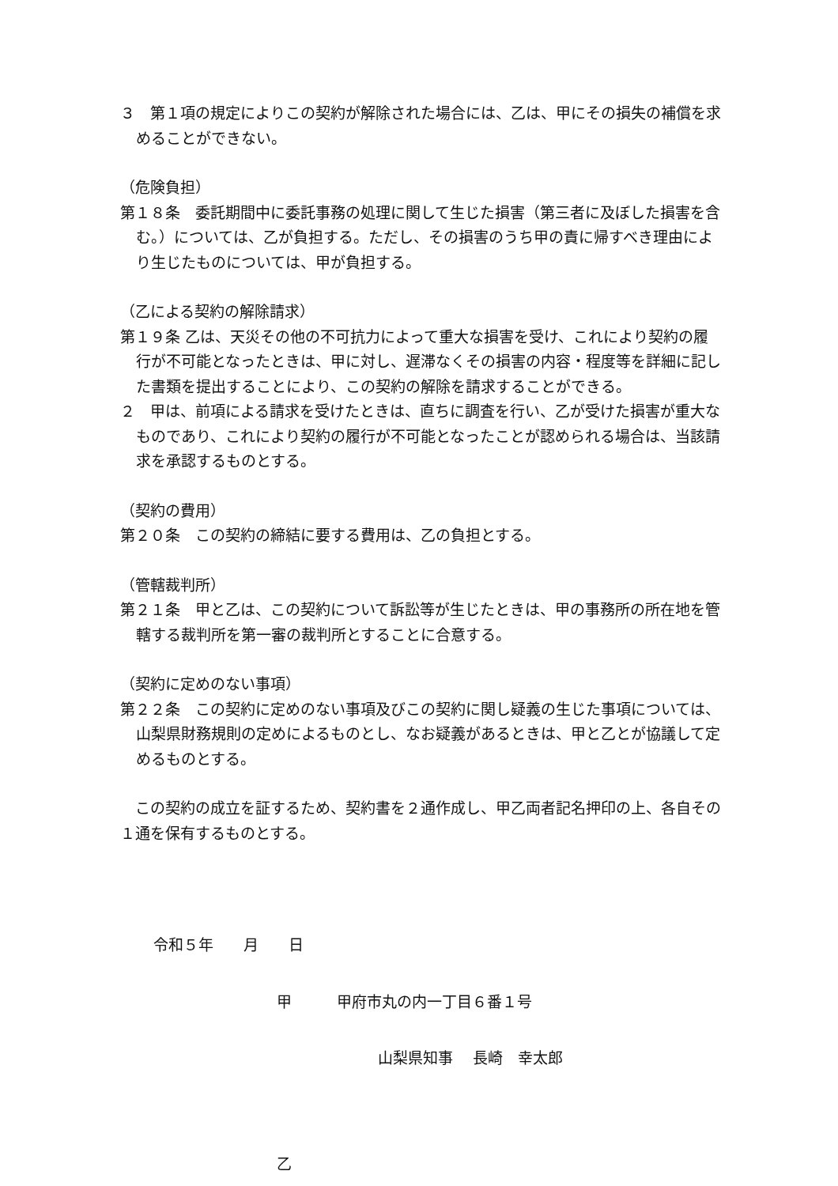３　第１項の規定によりこの契約が解除された場合には、乙は、甲にその損失の補償を求めることができない。
（危険負担）
第１８条　委託期間中に委託事務の処理に関して生じた損害（第三者に及ぼした損害を含む。）については、乙が負担する。ただし、その損害のうち甲の責に帰すべき理由により生じたものについては、甲が負担する。
（乙による契約の解除請求）
第１９条 乙は、天災その他の不可抗力によって重大な損害を受け、これにより契約の履行が不可能となったときは、甲に対し、遅滞なくその損害の内容・程度等を詳細に記した書類を提出することにより、この契約の解除を請求することができる。
２　甲は、前項による請求を受けたときは、直ちに調査を行い、乙が受けた損害が重大なものであり、これにより契約の履行が不可能となったことが認められる場合は、当該請求を承認するものとする。
（契約の費用）
第２０条　この契約の締結に要する費用は、乙の負担とする。
（管轄裁判所）
第２１条　甲と乙は、この契約について訴訟等が生じたときは、甲の事務所の所在地を管轄する裁判所を第一審の裁判所とすることに合意する。
（契約に定めのない事項）
第２２条　この契約に定めのない事項及びこの契約に関し疑義の生じた事項については、山梨県財務規則の定めによるものとし、なお疑義があるときは、甲と乙とが協議して定めるものとする。
　この契約の成立を証するため、契約書を２通作成し、甲乙両者記名押印の上、各自その１通を保有するものとする。
令和５年　　月　　日
甲　　　甲府市丸の内一丁目６番１号
山梨県知事　 長崎　幸太郎
乙